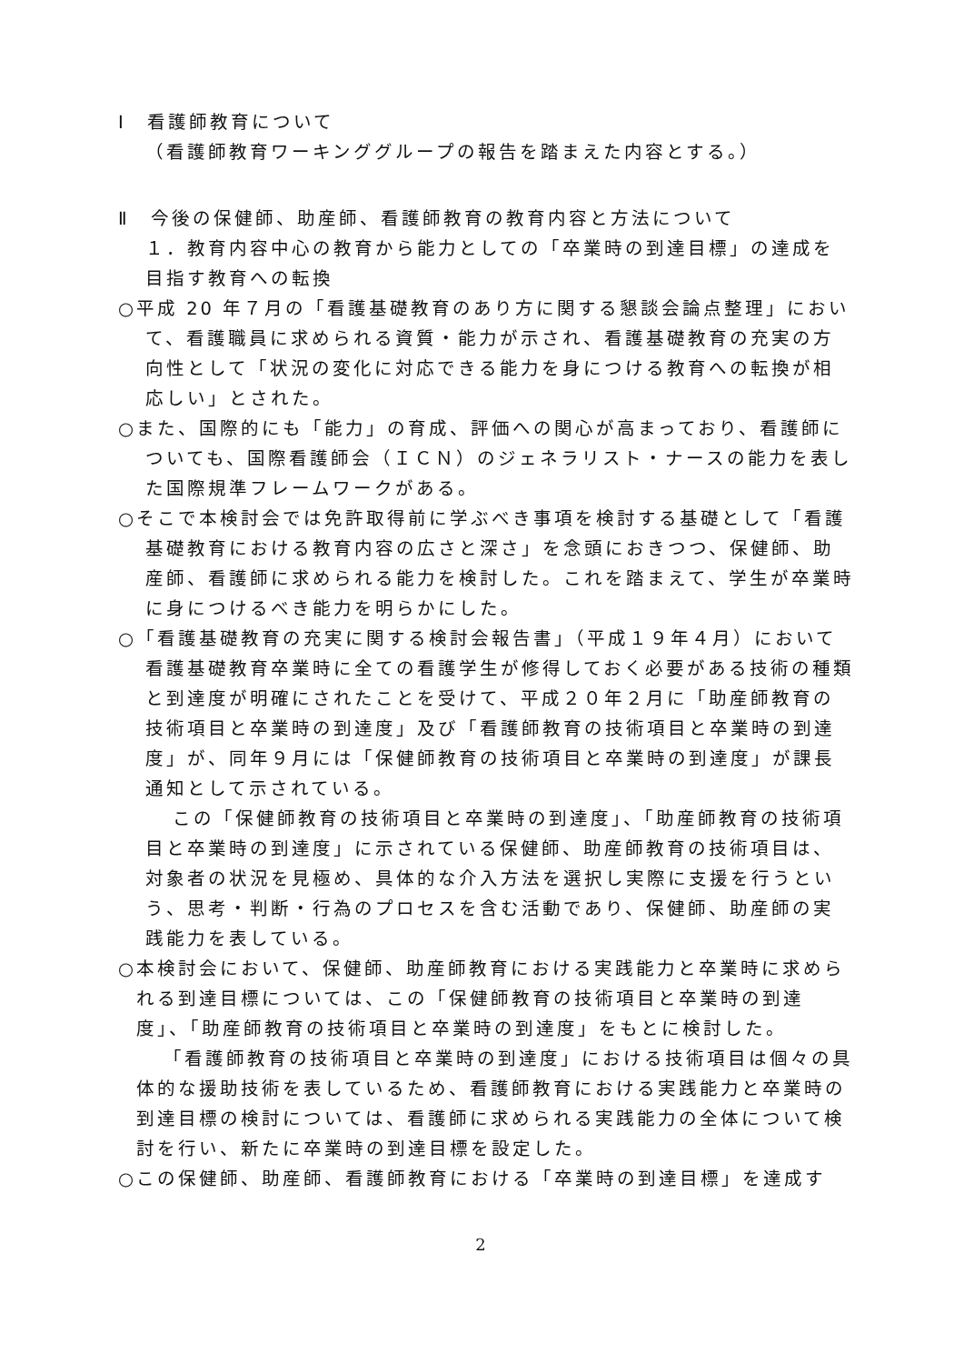Ⅰ　看護師教育について
（看護師教育ワーキンググループの報告を踏まえた内容とする。）
Ⅱ　今後の保健師、助産師、看護師教育の教育内容と方法について
１．教育内容中心の教育から能力としての「卒業時の到達目標」の達成を目指す教育への転換
○平成 20 年７月の「看護基礎教育のあり方に関する懇談会論点整理」において、看護職員に求められる資質・能力が示され、看護基礎教育の充実の方向性として「状況の変化に対応できる能力を身につける教育への転換が相応しい」とされた。
○また、国際的にも「能力」の育成、評価への関心が高まっており、看護師についても、国際看護師会（ＩＣＮ）のジェネラリスト・ナースの能力を表した国際規準フレームワークがある。
○そこで本検討会では免許取得前に学ぶべき事項を検討する基礎として「看護基礎教育における教育内容の広さと深さ」を念頭におきつつ、保健師、助産師、看護師に求められる能力を検討した。これを踏まえて、学生が卒業時に身につけるべき能力を明らかにした。
○「看護基礎教育の充実に関する検討会報告書」（平成１９年４月）において看護基礎教育卒業時に全ての看護学生が修得しておく必要がある技術の種類と到達度が明確にされたことを受けて、平成２０年２月に「助産師教育の技術項目と卒業時の到達度」及び「看護師教育の技術項目と卒業時の到達度」が、同年９月には「保健師教育の技術項目と卒業時の到達度」が課長通知として示されている。
この「保健師教育の技術項目と卒業時の到達度」、「助産師教育の技術項目と卒業時の到達度」に示されている保健師、助産師教育の技術項目は、対象者の状況を見極め、具体的な介入方法を選択し実際に支援を行うという、思考・判断・行為のプロセスを含む活動であり、保健師、助産師の実践能力を表している。
○本検討会において、保健師、助産師教育における実践能力と卒業時に求められる到達目標については、この「保健師教育の技術項目と卒業時の到達度」、「助産師教育の技術項目と卒業時の到達度」をもとに検討した。
「看護師教育の技術項目と卒業時の到達度」における技術項目は個々の具体的な援助技術を表しているため、看護師教育における実践能力と卒業時の到達目標の検討については、看護師に求められる実践能力の全体について検討を行い、新たに卒業時の到達目標を設定した。
○この保健師、助産師、看護師教育における「卒業時の到達目標」を達成す
2